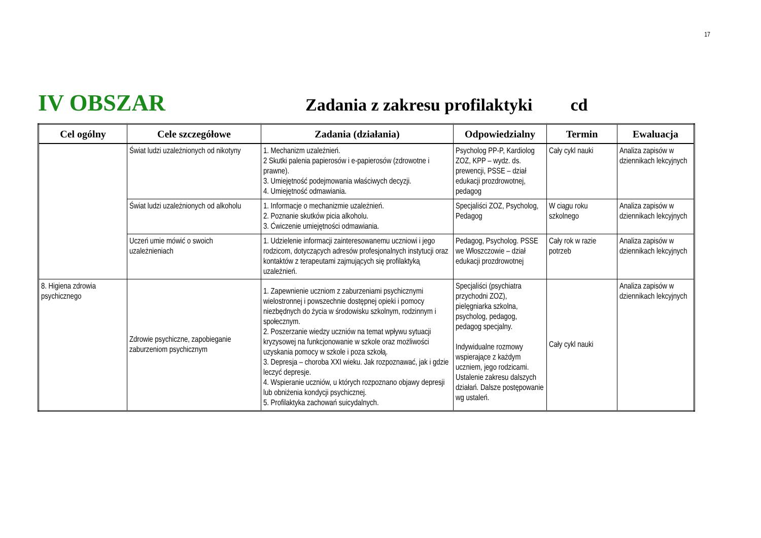17
IV OBSZAR Zadania z zakresu profilaktyki cd
| Cel ogólny | Cele szczegółowe | Zadania (działania) | Odpowiedzialny | Termin | Ewaluacja |
| --- | --- | --- | --- | --- | --- |
| | Świat ludzi uzależnionych od nikotyny | 1. Mechanizm uzależnień. 2 Skutki palenia papierosów i e-papierosów (zdrowotne i prawne). 3. Umiejętność podejmowania właściwych decyzji. 4. Umiejętność odmawiania. | Psycholog PP-P, Kardiolog ZOZ, KPP – wydz. ds. prewencji, PSSE – dział edukacji prozdrowotnej, pedagog | Cały cykl nauki | Analiza zapisów w dziennikach lekcyjnych |
| | Świat ludzi uzależnionych od alkoholu | 1. Informacje o mechanizmie uzależnień. 2. Poznanie skutków picia alkoholu. 3. Ćwiczenie umiejętności odmawiania. | Specjaliści ZOZ, Psycholog, Pedagog | W ciągu roku szkolnego | Analiza zapisów w dziennikach lekcyjnych |
| | Uczeń umie mówić o swoich uzależnieniach | 1. Udzielenie informacji zainteresowanemu uczniowi i jego rodzicom, dotyczących adresów profesjonalnych instytucji oraz kontaktów z terapeutami zajmujących się profilaktyką uzależnień. | Pedagog, Psycholog. PSSE we Włoszczowie – dział edukacji prozdrowotnej | Cały rok w razie potrzeb | Analiza zapisów w dziennikach lekcyjnych |
| 8. Higiena zdrowia psychicznego | Zdrowie psychiczne, zapobieganie zaburzeniom psychicznym | 1. Zapewnienie uczniom z zaburzeniami psychicznymi wielostronnej i powszechnie dostępnej opieki i pomocy niezbędnych do życia w środowisku szkolnym, rodzinnym i społecznym. 2. Poszerzanie wiedzy uczniów na temat wpływu sytuacji kryzysowej na funkcjonowanie w szkole oraz możliwości uzyskania pomocy w szkole i poza szkołą. 3. Depresja – choroba XXI wieku. Jak rozpoznawać, jak i gdzie leczyć depresje. 4. Wspieranie uczniów, u których rozpoznano objawy depresji lub obniżenia kondycji psychicznej. 5. Profilaktyka zachowań suicydalnych. | Specjaliści (psychiatra przychodni ZOZ), pielęgniarka szkolna, psycholog, pedagog, pedagog specjalny. Indywidualne rozmowy wspierające z każdym uczniem, jego rodzicami. Ustalenie zakresu dalszych działań. Dalsze postępowanie wg ustaleń. | Cały cykl nauki | Analiza zapisów w dziennikach lekcyjnych |